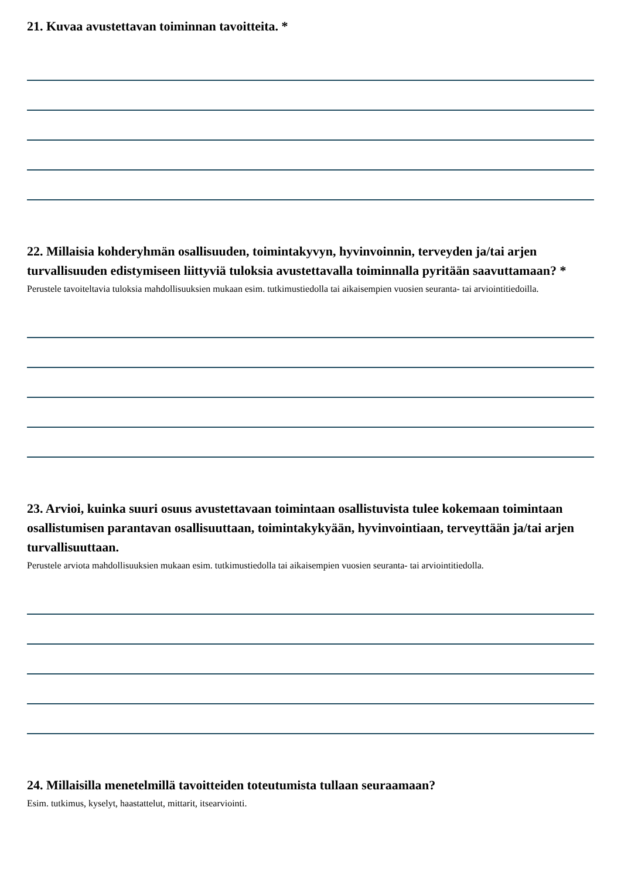21. Kuvaa avustettavan toiminnan tavoitteita. *
22. Millaisia kohderyhmän osallisuuden, toimintakyvyn, hyvinvoinnin, terveyden ja/tai arjen turvallisuuden edistymiseen liittyviä tuloksia avustettavalla toiminnalla pyritään saavuttamaan? *
Perustele tavoiteltavia tuloksia mahdollisuuksien mukaan esim. tutkimustiedolla tai aikaisempien vuosien seuranta- tai arviointitiedoilla.
23. Arvioi, kuinka suuri osuus avustettavaan toimintaan osallistuvista tulee kokemaan toimintaan osallistumisen parantavan osallisuuttaan, toimintakykyään, hyvinvointiaan, terveyttään ja/tai arjen turvallisuuttaan.
Perustele arviota mahdollisuuksien mukaan esim. tutkimustiedolla tai aikaisempien vuosien seuranta- tai arviointitiedolla.
24. Millaisilla menetelmillä tavoitteiden toteutumista tullaan seuraamaan?
Esim. tutkimus, kyselyt, haastattelut, mittarit, itsearviointi.